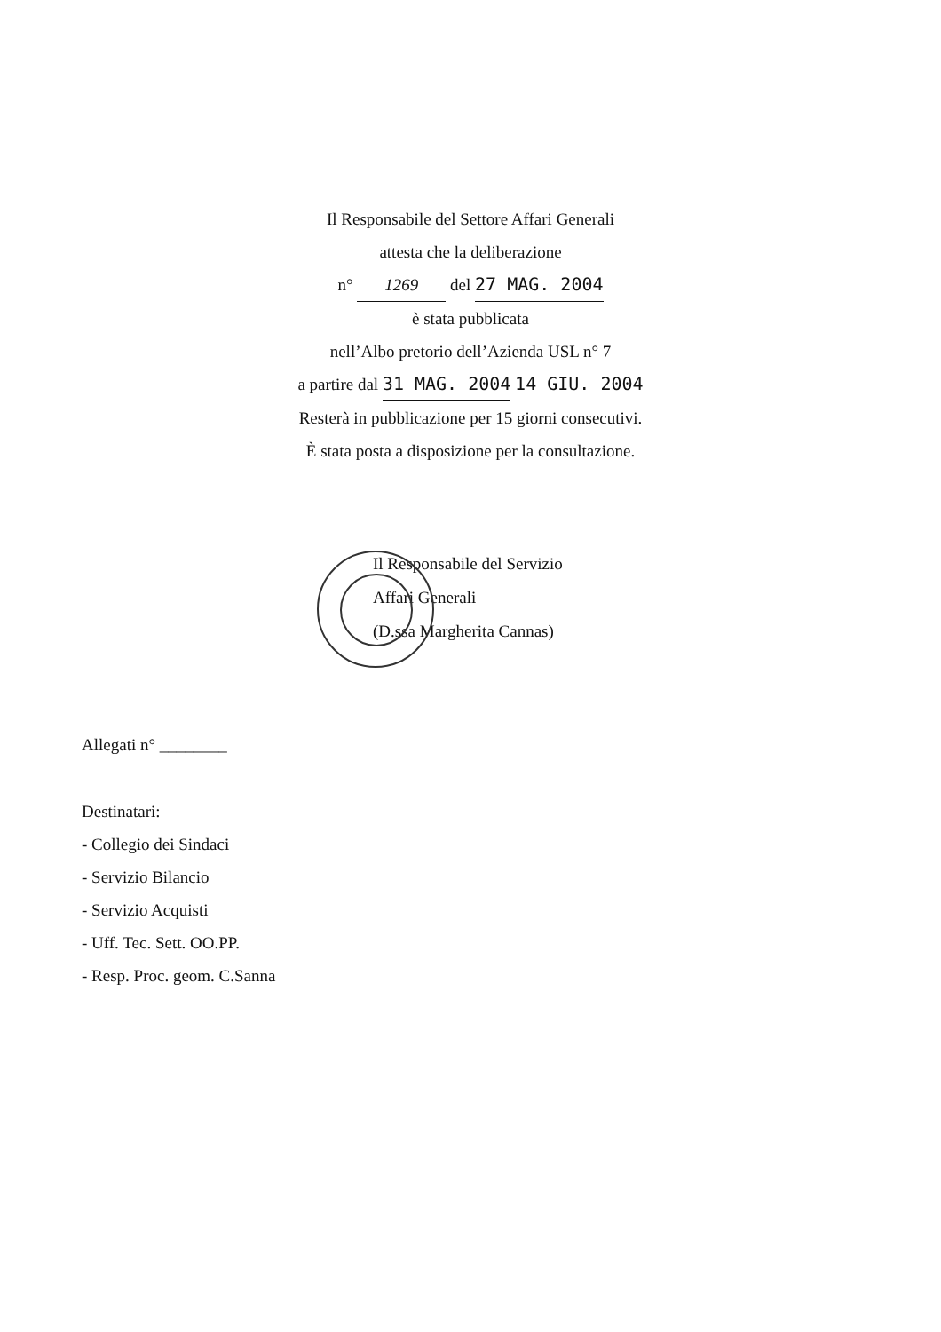Il Responsabile del Settore Affari Generali
attesta che la deliberazione
n° 1269 del 27 MAG. 2004
è stata pubblicata
nell’Albo pretorio dell’Azienda USL n° 7
a partire dal 31 MAG. 2004 14 GIU. 2004
Resterà in pubblicazione per 15 giorni consecutivi.
È stata posta a disposizione per la consultazione.
Il Responsabile del Servizio
Affari Generali
(D.ssa Margherita Cannas)
Allegati n° ________
Destinatari:
- Collegio dei Sindaci
- Servizio Bilancio
- Servizio Acquisti
- Uff. Tec. Sett. OO.PP.
- Resp. Proc. geom. C.Sanna